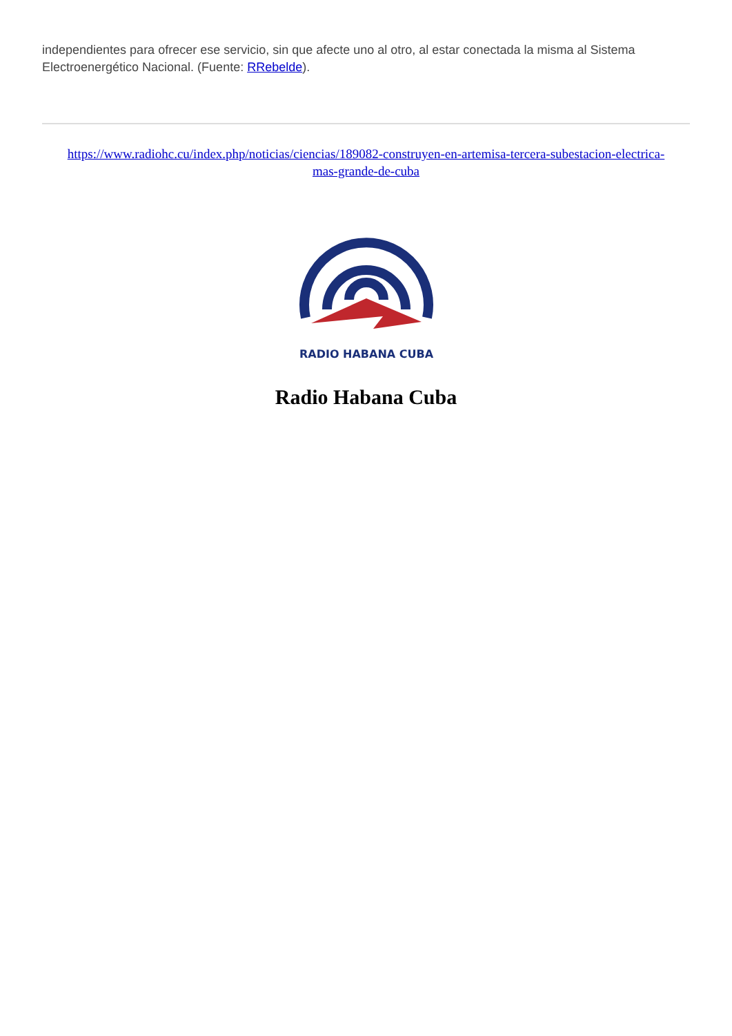independientes para ofrecer ese servicio, sin que afecte uno al otro, al estar conectada la misma al Sistema Electroenergético Nacional. (Fuente: RRebelde).
https://www.radiohc.cu/index.php/noticias/ciencias/189082-construyen-en-artemisa-tercera-subestacion-electrica-mas-grande-de-cuba
RADIO HABANA CUBA
Radio Habana Cuba